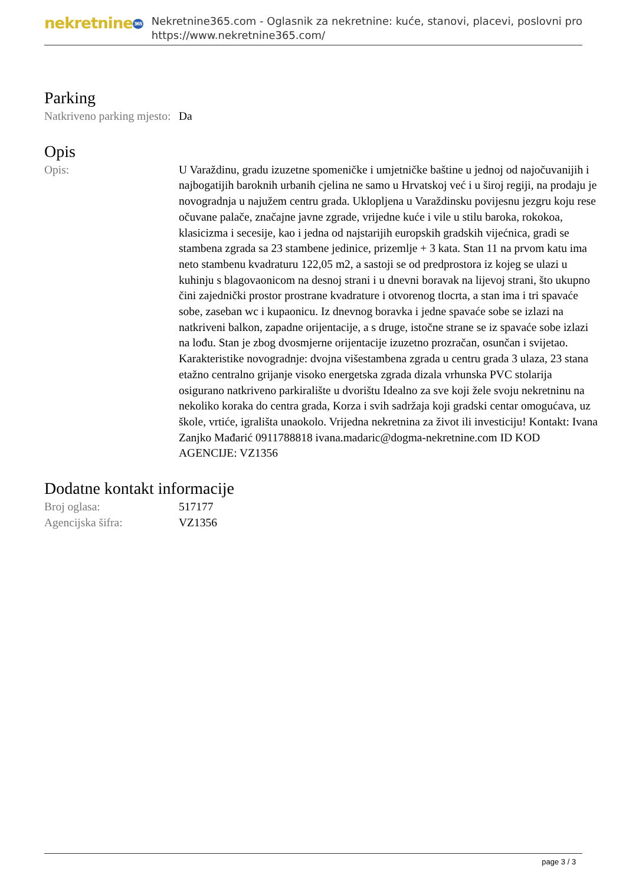nekretnine365
Nekretnine365.com - Oglasnik za nekretnine: kuće, stanovi, placevi, poslovni pro
https://www.nekretnine365.com/
Parking
| Natkriveno parking mjesto: | Da |
Opis
| Opis: | U Varaždinu, gradu izuzetne spomeničke i umjetničke baštine u jednoj od najočuvanijih i najbogatijih baroknih urbanih cjelina ne samo u Hrvatskoj već i u široj regiji, na prodaju je novogradnja u najužem centru grada. Uklopljena u Varaždinsku povijesnu jezgru koju rese očuvane palače, značajne javne zgrade, vrijedne kuće i vile u stilu baroka, rokokoa, klasicizma i secesije, kao i jedna od najstarijih europskih gradskih vijećnica, gradi se stambena zgrada sa 23 stambene jedinice, prizemlje + 3 kata. Stan 11 na prvom katu ima neto stambenu kvadraturu 122,05 m2, a sastoji se od predprostora iz kojeg se ulazi u kuhinju s blagovaonicom na desnoj strani i u dnevni boravak na lijevoj strani, što ukupno čini zajednički prostor prostrane kvadrature i otvorenog tlocrta, a stan ima i tri spavaće sobe, zaseban wc i kupaonicu. Iz dnevnog boravka i jedne spavaće sobe se izlazi na natkriveni balkon, zapadne orijentacije, a s druge, istočne strane se iz spavaće sobe izlazi na lođu. Stan je zbog dvosmjerne orijentacije izuzetno prozračan, osunčan i svijetao. Karakteristike novogradnje: dvojna višestambena zgrada u centru grada 3 ulaza, 23 stana etažno centralno grijanje visoko energetska zgrada dizala vrhunska PVC stolarija osigurano natkriveno parkiralište u dvorištu Idealno za sve koji žele svoju nekretninu na nekoliko koraka do centra grada, Korza i svih sadržaja koji gradski centar omogućava, uz škole, vrtiće, igrališta unaokolo. Vrijedna nekretnina za život ili investiciju! Kontakt: Ivana Zanjko Mađarić 0911788818 ivana.madaric@dogma-nekretnine.com ID KOD AGENCIJE: VZ1356 |
Dodatne kontakt informacije
| Broj oglasa: | 517177 |
| Agencijska šifra: | VZ1356 |
page 3 / 3